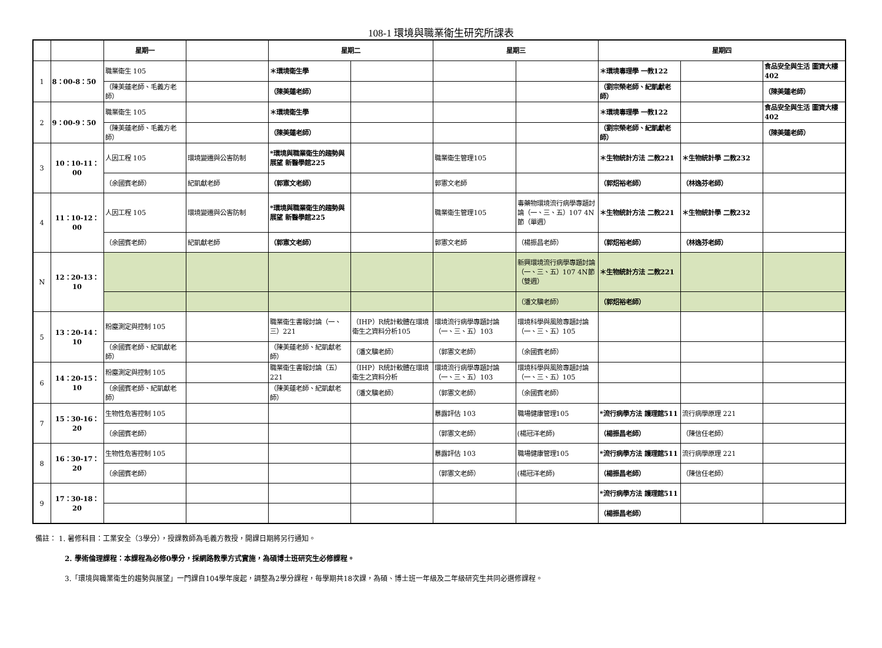108-1 環境與職業衛生研究所課表
| | | 星期一 | | 星期二 | | 星期三 | | 星期四 | | |
| --- | --- | --- | --- | --- | --- | --- | --- | --- | --- | --- |
| 1 | 8：00-8：50 | 職業衛生 105 | | ＊環境衛生學 | | | | ＊環境毒理學 一教122 | | 食品安全與生活 圖資大樓402 |
| | | （陳美蓮老師、毛義方老師） | | （陳美蓮老師） | | | | （劉宗榮老師、紀凱獻老師） | | （陳美蓮老師） |
| 2 | 9：00-9：50 | 職業衛生 105 | | ＊環境衛生學 | | | | ＊環境毒理學 一教122 | | 食品安全與生活 圖資大樓402 |
| | | （陳美蓮老師、毛義方老師） | | （陳美蓮老師） | | | | （劉宗榮老師、紀凱獻老師） | | （陳美蓮老師） |
| 3 | 10：10-11：00 | 人因工程 105 | 環境變遷與公害防制 | *環境與職業衛生的趨勢與展望 新醫學館225 | | 職業衛生管理105 | | ＊生物統計方法 二教221 | ＊生物統計學 二教232 | |
| | | （余國賓老師） | 紀凱獻老師 | （郭憲文老師） | | 郭憲文老師 | | （郭炤裕老師） | （林逸芬老師） | |
| 4 | 11：10-12：00 | 人因工程 105 | 環境變遷與公害防制 | *環境與職業衛生的趨勢與展望 新醫學館225 | | 職業衛生管理105 | 毒藥物環境流行病學專題討論（一、三、五）107 4N節（單週） | ＊生物統計方法 二教221 | ＊生物統計學 二教232 | |
| | | （余國賓老師） | 紀凱獻老師 | （郭憲文老師） | | 郭憲文老師 | （楊振昌老師） | （郭炤裕老師） | （林逸芬老師） | |
| N | 12：20-13：10 | | | | | | 新興環境流行病學專題討論（一、三、五）107 4N節（雙週） | ＊生物統計方法 二教221 | | |
| | | | | | | | （潘文驥老師） | （郭炤裕老師） | | |
| 5 | 13：20-14：10 | 粉塵測定與控制 105 | | 職業衛生書報討論（一、三）221 | （IHP）R統計軟體在環境衛生之資料分析105 | 環境流行病學專題討論（一、三、五）103 | 環境科學與風險專題討論（一、三、五）105 | | | |
| | | （余國賓老師、紀凱獻老師） | | （陳美蓮老師、紀凱獻老師） | （潘文驥老師） | （郭憲文老師） | （余國賓老師） | | | |
| 6 | 14：20-15：10 | 粉塵測定與控制 105 | | 職業衛生書報討論（五）221 | （IHP）R統計軟體在環境衛生之資料分析 | 環境流行病學專題討論（一、三、五）103 | 環境科學與風險專題討論（一、三、五）105 | | | |
| | | （余國賓老師、紀凱獻老師） | | （陳美蓮老師、紀凱獻老師） | （潘文驥老師） | （郭憲文老師） | （余國賓老師） | | | |
| 7 | 15：30-16：20 | 生物性危害控制 105 | | | | 暴露評估 103 | 職場健康管理105 | *流行病學方法 護理館511 | 流行病學原理 221 | |
| | | （余國賓老師） | | | | （郭憲文老師） | (楊冠洋老師) | （楊振昌老師） | （陳信任老師） | |
| 8 | 16：30-17：20 | 生物性危害控制 105 | | | | 暴露評估 103 | 職場健康管理105 | *流行病學方法 護理館511 | 流行病學原理 221 | |
| | | （余國賓老師） | | | | （郭憲文老師） | (楊冠洋老師) | （楊振昌老師） | （陳信任老師） | |
| 9 | 17：30-18：20 | | | | | | | *流行病學方法 護理館511 | | |
| | | | | | | | | （楊振昌老師） | | |
備註： 1. 暑修科目：工業安全（3學分），授課教師為毛義方教授，開課日期將另行通知。
2. 學術倫理課程：本課程為必修0學分，採網路教學方式實施，為碩博士班研究生必修課程。
3.「環境與職業衛生的趨勢與展望」一門課自104學年度起，調整為2學分課程，每學期共18次課，為碩、博士班一年級及二年級研究生共同必選修課程。